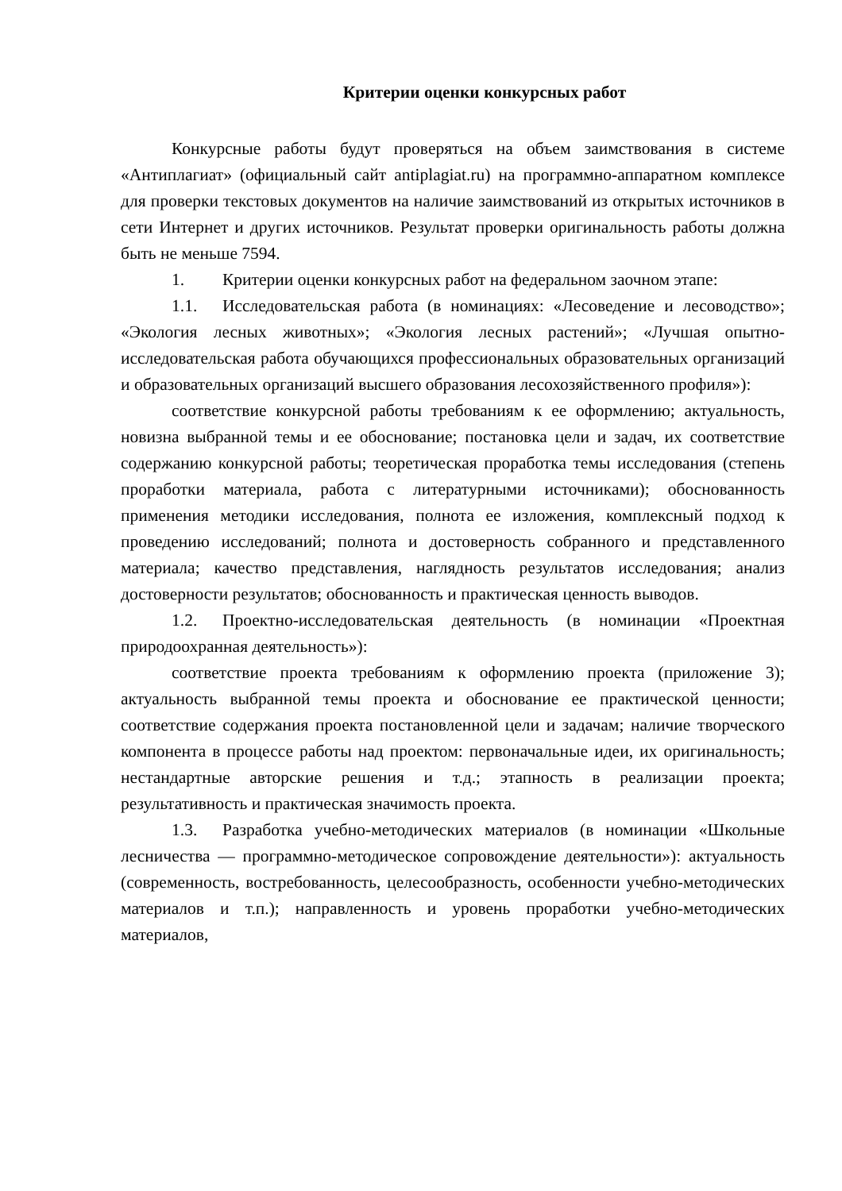Критерии оценки конкурсных работ
Конкурсные работы будут проверяться на объем заимствования в системе «Антиплагиат» (официальный сайт antiplagiat.ru) на программно-аппаратном комплексе для проверки текстовых документов на наличие заимствований из открытых источников в сети Интернет и других источников. Результат проверки оригинальность работы должна быть не меньше 7594.
1. Критерии оценки конкурсных работ на федеральном заочном этапе:
1.1. Исследовательская работа (в номинациях: «Лесоведение и лесоводство»; «Экология лесных животных»; «Экология лесных растений»; «Лучшая опытно-исследовательская работа обучающихся профессиональных образовательных организаций и образовательных организаций высшего образования лесохозяйственного профиля»):
соответствие конкурсной работы требованиям к ее оформлению; актуальность, новизна выбранной темы и ее обоснование; постановка цели и задач, их соответствие содержанию конкурсной работы; теоретическая проработка темы исследования (степень проработки материала, работа с литературными источниками); обоснованность применения методики исследования, полнота ее изложения, комплексный подход к проведению исследований; полнота и достоверность собранного и представленного материала; качество представления, наглядность результатов исследования; анализ достоверности результатов; обоснованность и практическая ценность выводов.
1.2. Проектно-исследовательская деятельность (в номинации «Проектная природоохранная деятельность»):
соответствие проекта требованиям к оформлению проекта (приложение 3); актуальность выбранной темы проекта и обоснование ее практической ценности; соответствие содержания проекта постановленной цели и задачам; наличие творческого компонента в процессе работы над проектом: первоначальные идеи, их оригинальность; нестандартные авторские решения и т.д.; этапность в реализации проекта; результативность и практическая значимость проекта.
1.3. Разработка учебно-методических материалов (в номинации «Школьные лесничества — программно-методическое сопровождение деятельности»): актуальность (современность, востребованность, целесообразность, особенности учебно-методических материалов и т.п.); направленность и уровень проработки учебно-методических материалов,